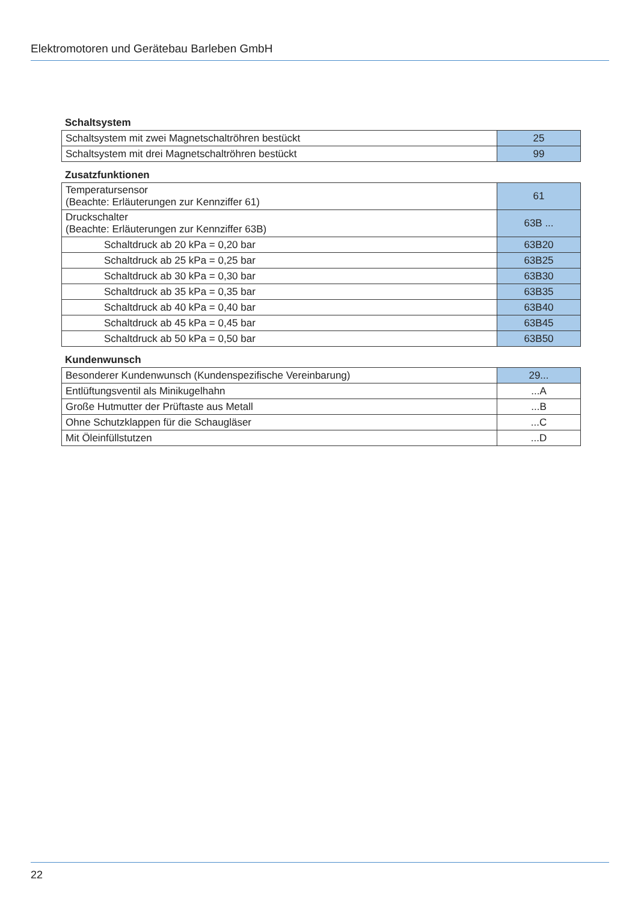Elektromotoren und Gerätebau Barleben GmbH
Schaltsystem
| Schaltsystem mit zwei Magnetschaltröhren bestückt | 25 |
| Schaltsystem mit drei Magnetschaltröhren bestückt | 99 |
Zusatzfunktionen
| Temperatursensor (Beachte: Erläuterungen zur Kennziffer 61) | 61 |
| Druckschalter (Beachte: Erläuterungen zur Kennziffer 63B) | 63B ... |
| Schaltdruck ab 20 kPa = 0,20 bar | 63B20 |
| Schaltdruck ab 25 kPa = 0,25 bar | 63B25 |
| Schaltdruck ab 30 kPa = 0,30 bar | 63B30 |
| Schaltdruck ab 35 kPa = 0,35 bar | 63B35 |
| Schaltdruck ab 40 kPa = 0,40 bar | 63B40 |
| Schaltdruck ab 45 kPa = 0,45 bar | 63B45 |
| Schaltdruck ab 50 kPa = 0,50 bar | 63B50 |
Kundenwunsch
| Besonderer Kundenwunsch (Kundenspezifische Vereinbarung) | 29... |
| Entlüftungsventil als Minikugelhahn | ...A |
| Große Hutmutter der Prüftaste aus Metall | ...B |
| Ohne Schutzklappen für die Schaugläser | ...C |
| Mit Öleinfüllstutzen | ...D |
22